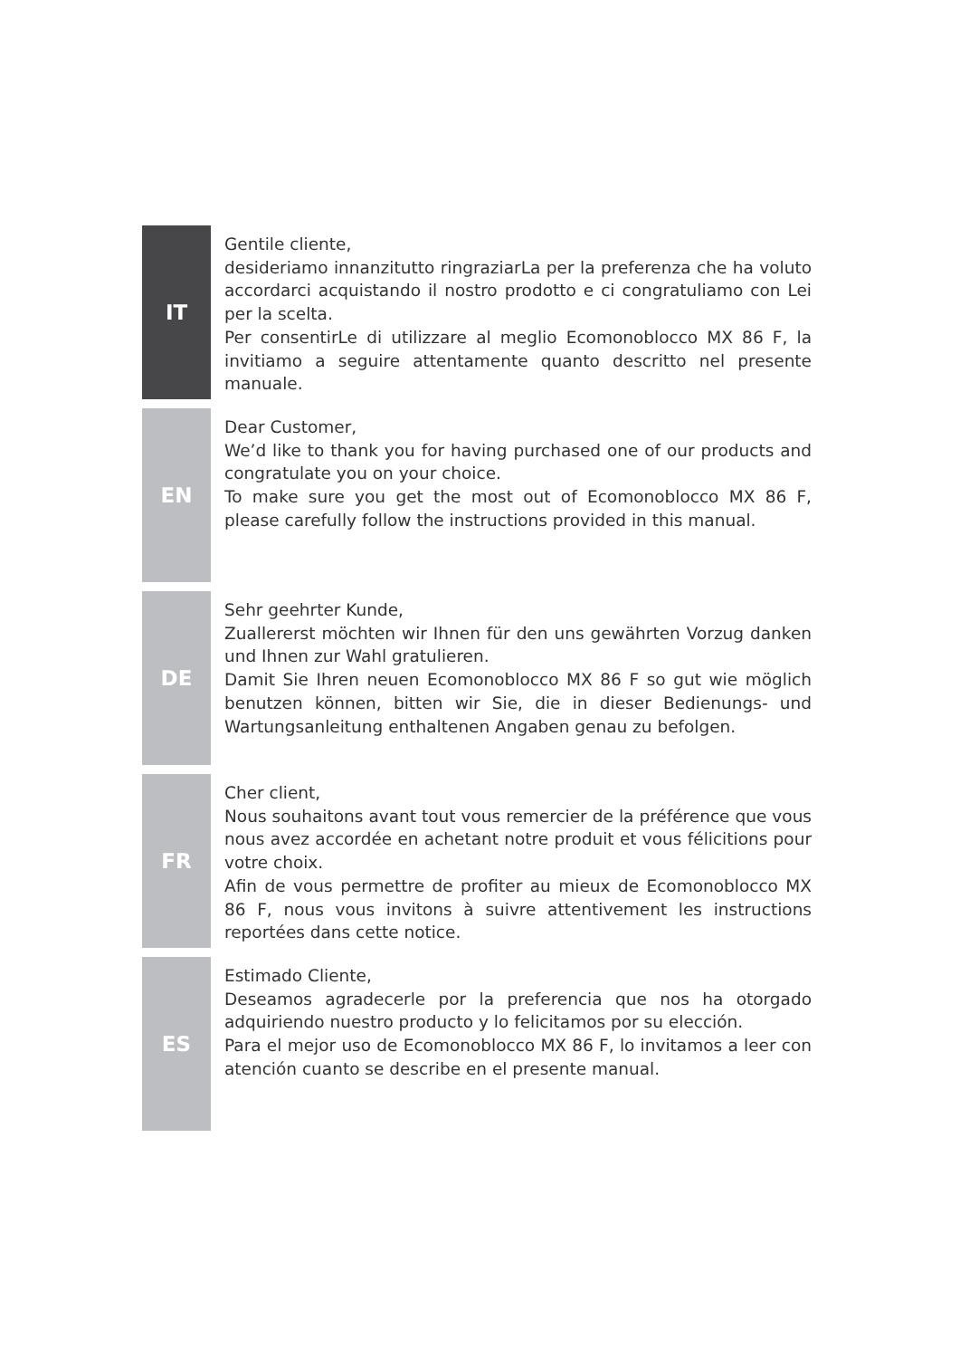IT
Gentile cliente,
desideriamo innanzitutto ringraziarLa per la preferenza che ha voluto accordarci acquistando il nostro prodotto e ci congratuliamo con Lei per la scelta.
Per consentirLe di utilizzare al meglio Ecomonoblocco MX 86 F, la invitiamo a seguire attentamente quanto descritto nel presente manuale.
EN
Dear Customer,
We’d like to thank you for having purchased one of our products and congratulate you on your choice.
To make sure you get the most out of Ecomonoblocco MX 86 F, please carefully follow the instructions provided in this manual.
DE
Sehr geehrter Kunde,
Zuallererst möchten wir Ihnen für den uns gewährten Vorzug danken und Ihnen zur Wahl gratulieren.
Damit Sie Ihren neuen Ecomonoblocco MX 86 F so gut wie möglich benutzen können, bitten wir Sie, die in dieser Bedienungs- und Wartungsanleitung enthaltenen Angaben genau zu befolgen.
FR
Cher client,
Nous souhaitons avant tout vous remercier de la préférence que vous nous avez accordée en achetant notre produit et vous félicitions pour votre choix.
Afin de vous permettre de profiter au mieux de Ecomonoblocco MX 86 F, nous vous invitons à suivre attentivement les instructions reportées dans cette notice.
ES
Estimado Cliente,
Deseamos agradecerle por la preferencia que nos ha otorgado adquiriendo nuestro producto y lo felicitamos por su elección.
Para el mejor uso de Ecomonoblocco MX 86 F, lo invitamos a leer con atención cuanto se describe en el presente manual.